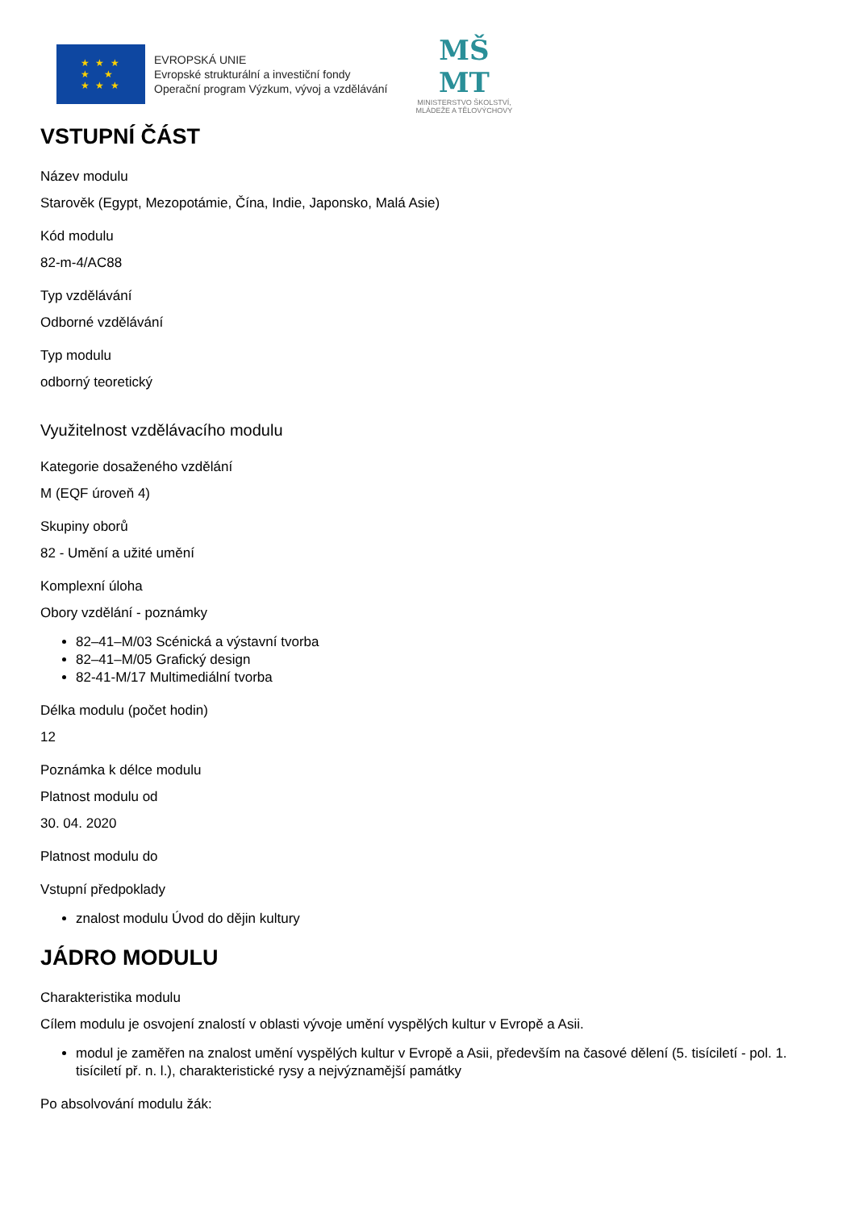★ ★ ★
★ ★
★ ★ ★
EVROPSKÁ UNIE
Evropské strukturální a investiční fondy
Operační program Výzkum, vývoj a vzdělávání
MŠ
MT
MINISTERSTVO ŠKOLSTVÍ,
MLÁDEŽE A TĚLOVÝCHOVY
VSTUPNÍ ČÁST
Název modulu
Starověk (Egypt, Mezopotámie, Čína, Indie, Japonsko, Malá Asie)
Kód modulu
82-m-4/AC88
Typ vzdělávání
Odborné vzdělávání
Typ modulu
odborný teoretický
Využitelnost vzdělávacího modulu
Kategorie dosaženého vzdělání
M (EQF úroveň 4)
Skupiny oborů
82 - Umění a užité umění
Komplexní úloha
Obory vzdělání - poznámky
82–41–M/03 Scénická a výstavní tvorba
82–41–M/05 Grafický design
82-41-M/17 Multimediální tvorba
Délka modulu (počet hodin)
12
Poznámka k délce modulu
Platnost modulu od
30. 04. 2020
Platnost modulu do
Vstupní předpoklady
znalost modulu Úvod do dějin kultury
JÁDRO MODULU
Charakteristika modulu
Cílem modulu je osvojení znalostí v oblasti vývoje umění vyspělých kultur v Evropě a Asii.
modul je zaměřen na znalost umění vyspělých kultur v Evropě a Asii, především na časové dělení (5. tisíciletí - pol. 1. tisíciletí př. n. l.), charakteristické rysy a nejvýznamější památky
Po absolvování modulu žák: